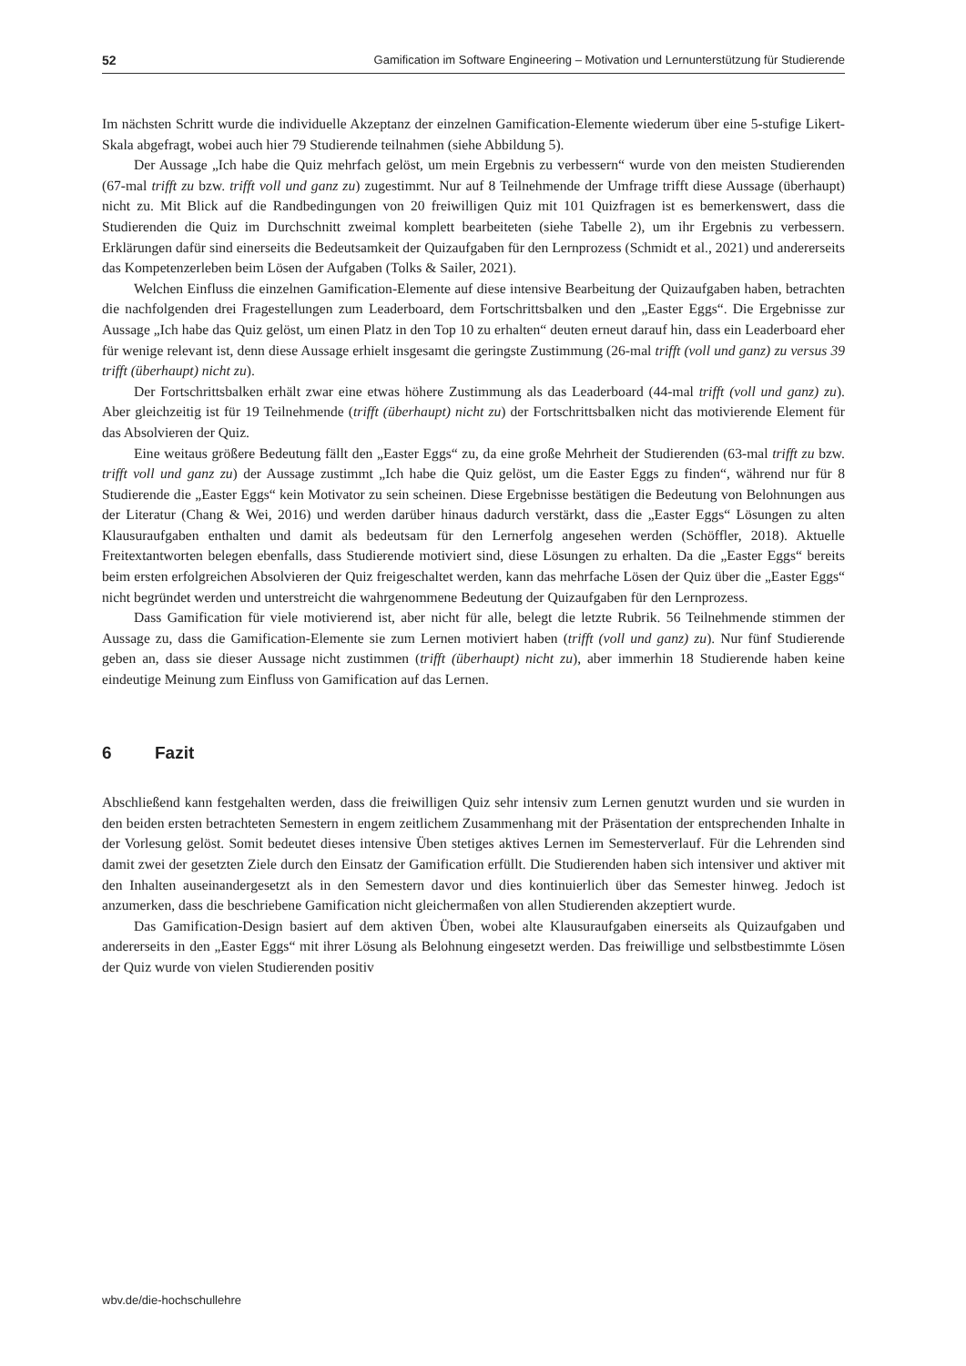52 Gamification im Software Engineering – Motivation und Lernunterstützung für Studierende
Im nächsten Schritt wurde die individuelle Akzeptanz der einzelnen Gamification-Elemente wiederum über eine 5-stufige Likert-Skala abgefragt, wobei auch hier 79 Studierende teilnahmen (siehe Abbildung 5).
Der Aussage „Ich habe die Quiz mehrfach gelöst, um mein Ergebnis zu verbessern“ wurde von den meisten Studierenden (67-mal trifft zu bzw. trifft voll und ganz zu) zugestimmt. Nur auf 8 Teilnehmende der Umfrage trifft diese Aussage (überhaupt) nicht zu. Mit Blick auf die Randbedingungen von 20 freiwilligen Quiz mit 101 Quizfragen ist es bemerkenswert, dass die Studierenden die Quiz im Durchschnitt zweimal komplett bearbeiteten (siehe Tabelle 2), um ihr Ergebnis zu verbessern. Erklärungen dafür sind einerseits die Bedeutsamkeit der Quizaufgaben für den Lernprozess (Schmidt et al., 2021) und andererseits das Kompetenzerleben beim Lösen der Aufgaben (Tolks & Sailer, 2021).
Welchen Einfluss die einzelnen Gamification-Elemente auf diese intensive Bearbeitung der Quizaufgaben haben, betrachten die nachfolgenden drei Fragestellungen zum Leaderboard, dem Fortschrittsbalken und den „Easter Eggs“. Die Ergebnisse zur Aussage „Ich habe das Quiz gelöst, um einen Platz in den Top 10 zu erhalten“ deuten erneut darauf hin, dass ein Leaderboard eher für wenige relevant ist, denn diese Aussage erhielt insgesamt die geringste Zustimmung (26-mal trifft (voll und ganz) zu versus 39 trifft (überhaupt) nicht zu).
Der Fortschrittsbalken erhält zwar eine etwas höhere Zustimmung als das Leaderboard (44-mal trifft (voll und ganz) zu). Aber gleichzeitig ist für 19 Teilnehmende (trifft (überhaupt) nicht zu) der Fortschrittsbalken nicht das motivierende Element für das Absolvieren der Quiz.
Eine weitaus größere Bedeutung fällt den „Easter Eggs“ zu, da eine große Mehrheit der Studierenden (63-mal trifft zu bzw. trifft voll und ganz zu) der Aussage zustimmt „Ich habe die Quiz gelöst, um die Easter Eggs zu finden“, während nur für 8 Studierende die „Easter Eggs“ kein Motivator zu sein scheinen. Diese Ergebnisse bestätigen die Bedeutung von Belohnungen aus der Literatur (Chang & Wei, 2016) und werden darüber hinaus dadurch verstärkt, dass die „Easter Eggs“ Lösungen zu alten Klausuraufgaben enthalten und damit als bedeutsam für den Lernerfolg angesehen werden (Schöffler, 2018). Aktuelle Freitextantworten belegen ebenfalls, dass Studierende motiviert sind, diese Lösungen zu erhalten. Da die „Easter Eggs“ bereits beim ersten erfolgreichen Absolvieren der Quiz freigeschaltet werden, kann das mehrfache Lösen der Quiz über die „Easter Eggs“ nicht begründet werden und unterstreicht die wahrgenommene Bedeutung der Quizaufgaben für den Lernprozess.
Dass Gamification für viele motivierend ist, aber nicht für alle, belegt die letzte Rubrik. 56 Teilnehmende stimmen der Aussage zu, dass die Gamification-Elemente sie zum Lernen motiviert haben (trifft (voll und ganz) zu). Nur fünf Studierende geben an, dass sie dieser Aussage nicht zustimmen (trifft (überhaupt) nicht zu), aber immerhin 18 Studierende haben keine eindeutige Meinung zum Einfluss von Gamification auf das Lernen.
6 Fazit
Abschließend kann festgehalten werden, dass die freiwilligen Quiz sehr intensiv zum Lernen genutzt wurden und sie wurden in den beiden ersten betrachteten Semestern in engem zeitlichem Zusammenhang mit der Präsentation der entsprechenden Inhalte in der Vorlesung gelöst. Somit bedeutet dieses intensive Üben stetiges aktives Lernen im Semesterverlauf. Für die Lehrenden sind damit zwei der gesetzten Ziele durch den Einsatz der Gamification erfüllt. Die Studierenden haben sich intensiver und aktiver mit den Inhalten auseinandergesetzt als in den Semestern davor und dies kontinuierlich über das Semester hinweg. Jedoch ist anzumerken, dass die beschriebene Gamification nicht gleichermaßen von allen Studierenden akzeptiert wurde.
Das Gamification-Design basiert auf dem aktiven Üben, wobei alte Klausuraufgaben einerseits als Quizaufgaben und andererseits in den „Easter Eggs“ mit ihrer Lösung als Belohnung eingesetzt werden. Das freiwillige und selbstbestimmte Lösen der Quiz wurde von vielen Studierenden positiv
wbv.de/die-hochschullehre